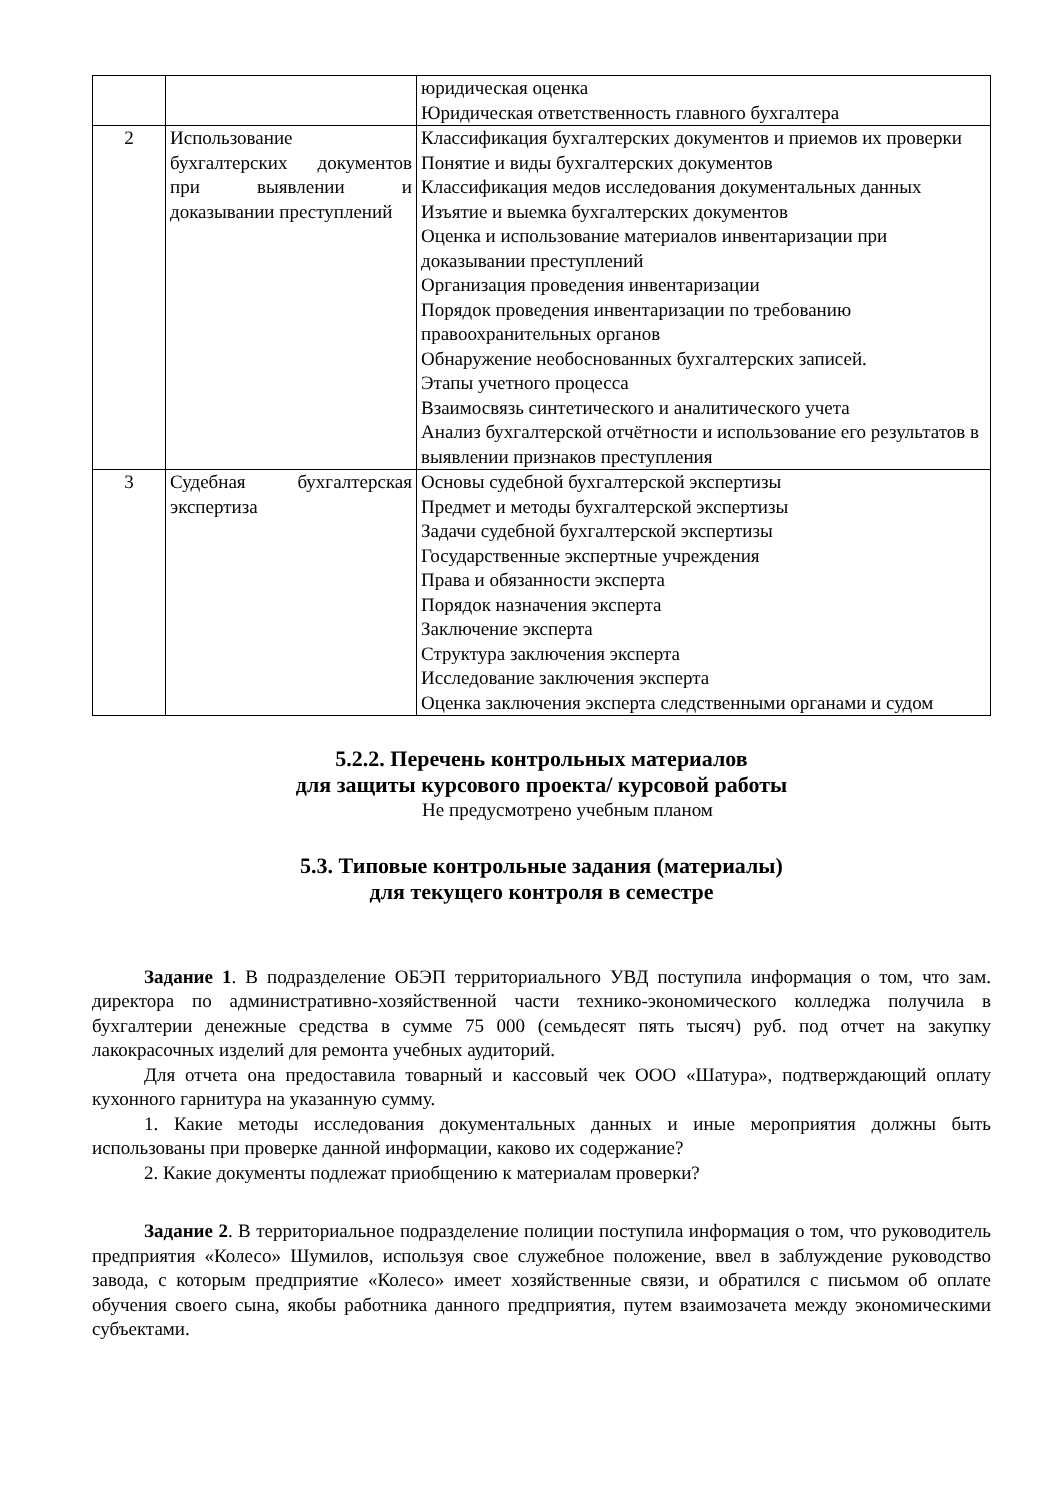| | | юридическая оценка Юридическая ответственность главного бухгалтера |
| 2 | Использование бухгалтерских документов при выявлении и доказывании преступлений | Классификация бухгалтерских документов и приемов их проверки Понятие и виды бухгалтерских документов Классификация медов исследования документальных данных Изъятие и выемка бухгалтерских документов Оценка и использование материалов инвентаризации при доказывании преступлений Организация проведения инвентаризации Порядок проведения инвентаризации по требованию правоохранительных органов Обнаружение необоснованных бухгалтерских записей. Этапы учетного процесса Взаимосвязь синтетического и аналитического учета Анализ бухгалтерской отчётности и использование его результатов в выявлении признаков преступления |
| 3 | Судебная бухгалтерская экспертиза | Основы судебной бухгалтерской экспертизы Предмет и методы бухгалтерской экспертизы Задачи судебной бухгалтерской экспертизы Государственные экспертные учреждения Права и обязанности эксперта Порядок назначения эксперта Заключение эксперта Структура заключения эксперта Исследование заключения эксперта Оценка заключения эксперта следственными органами и судом |
5.2.2. Перечень контрольных материалов
для защиты курсового проекта/ курсовой работы
Не предусмотрено учебным планом
5.3. Типовые контрольные задания (материалы)
для текущего контроля в семестре
Задание 1. В подразделение ОБЭП территориального УВД поступила информация о том, что зам. директора по административно-хозяйственной части технико-экономического колледжа получила в бухгалтерии денежные средства в сумме 75 000 (семьдесят пять тысяч) руб. под отчет на закупку лакокрасочных изделий для ремонта учебных аудиторий.
Для отчета она предоставила товарный и кассовый чек ООО «Шатура», подтверждающий оплату кухонного гарнитура на указанную сумму.
1. Какие методы исследования документальных данных и иные мероприятия должны быть использованы при проверке данной информации, каково их содержание?
2. Какие документы подлежат приобщению к материалам проверки?
Задание 2. В территориальное подразделение полиции поступила информация о том, что руководитель предприятия «Колесо» Шумилов, используя свое служебное положение, ввел в заблуждение руководство завода, с которым предприятие «Колесо» имеет хозяйственные связи, и обратился с письмом об оплате обучения своего сына, якобы работника данного предприятия, путем взаимозачета между экономическими субъектами.